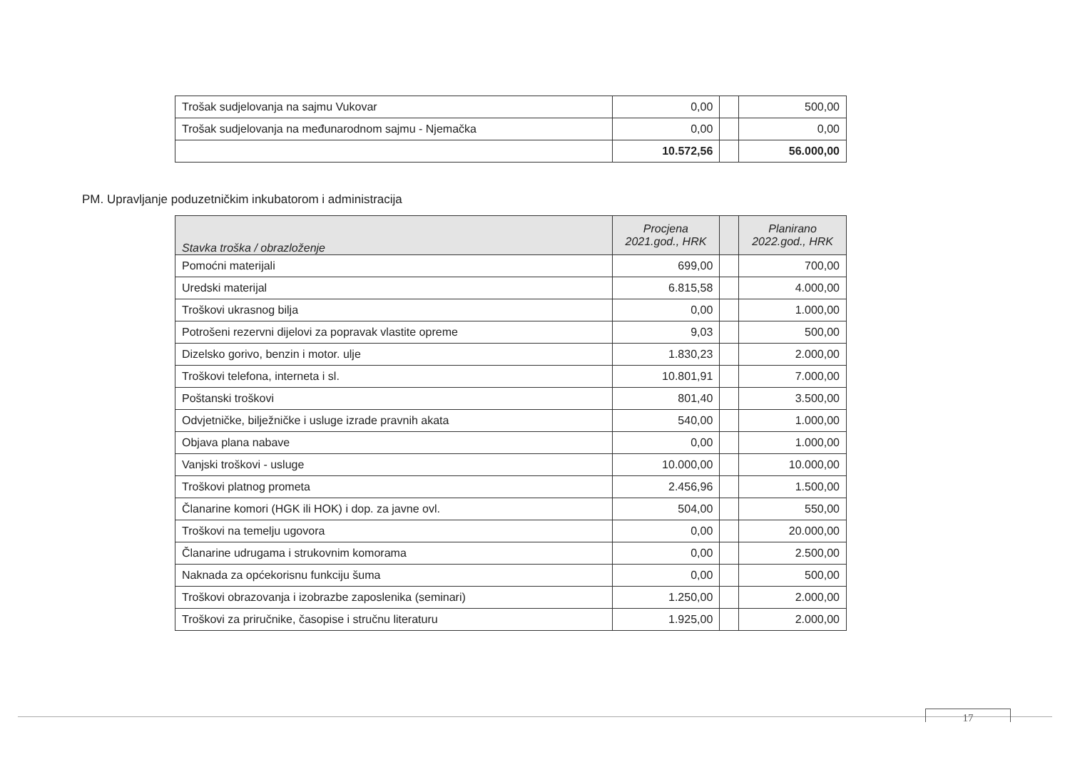| Trošak sudjelovanja na sajmu Vukovar | 0,00 | | 500,00 |
| Trošak sudjelovanja na međunarodnom sajmu - Njemačka | 0,00 | | 0,00 |
| | 10.572,56 | | 56.000,00 |
PM. Upravljanje poduzetničkim inkubatorom i administracija
| Stavka troška / obrazloženje | Procjena 2021.god., HRK | | Planirano 2022.god., HRK |
| --- | --- | --- | --- |
| Pomoćni materijali | 699,00 | | 700,00 |
| Uredski materijal | 6.815,58 | | 4.000,00 |
| Troškovi ukrasnog bilja | 0,00 | | 1.000,00 |
| Potrošeni rezervni dijelovi za popravak vlastite opreme | 9,03 | | 500,00 |
| Dizelsko gorivo, benzin i motor. ulje | 1.830,23 | | 2.000,00 |
| Troškovi telefona, interneta i sl. | 10.801,91 | | 7.000,00 |
| Poštanski troškovi | 801,40 | | 3.500,00 |
| Odvjetničke, bilježničke i usluge izrade pravnih akata | 540,00 | | 1.000,00 |
| Objava plana nabave | 0,00 | | 1.000,00 |
| Vanjski troškovi - usluge | 10.000,00 | | 10.000,00 |
| Troškovi platnog prometa | 2.456,96 | | 1.500,00 |
| Članarine komori (HGK ili HOK) i dop. za javne ovl. | 504,00 | | 550,00 |
| Troškovi na temelju ugovora | 0,00 | | 20.000,00 |
| Članarine udrugama i strukovnim komorama | 0,00 | | 2.500,00 |
| Naknada za općekorisnu funkciju šuma | 0,00 | | 500,00 |
| Troškovi obrazovanja i izobrazbe zaposlenika (seminari) | 1.250,00 | | 2.000,00 |
| Troškovi za priručnike, časopise i stručnu literaturu | 1.925,00 | | 2.000,00 |
17